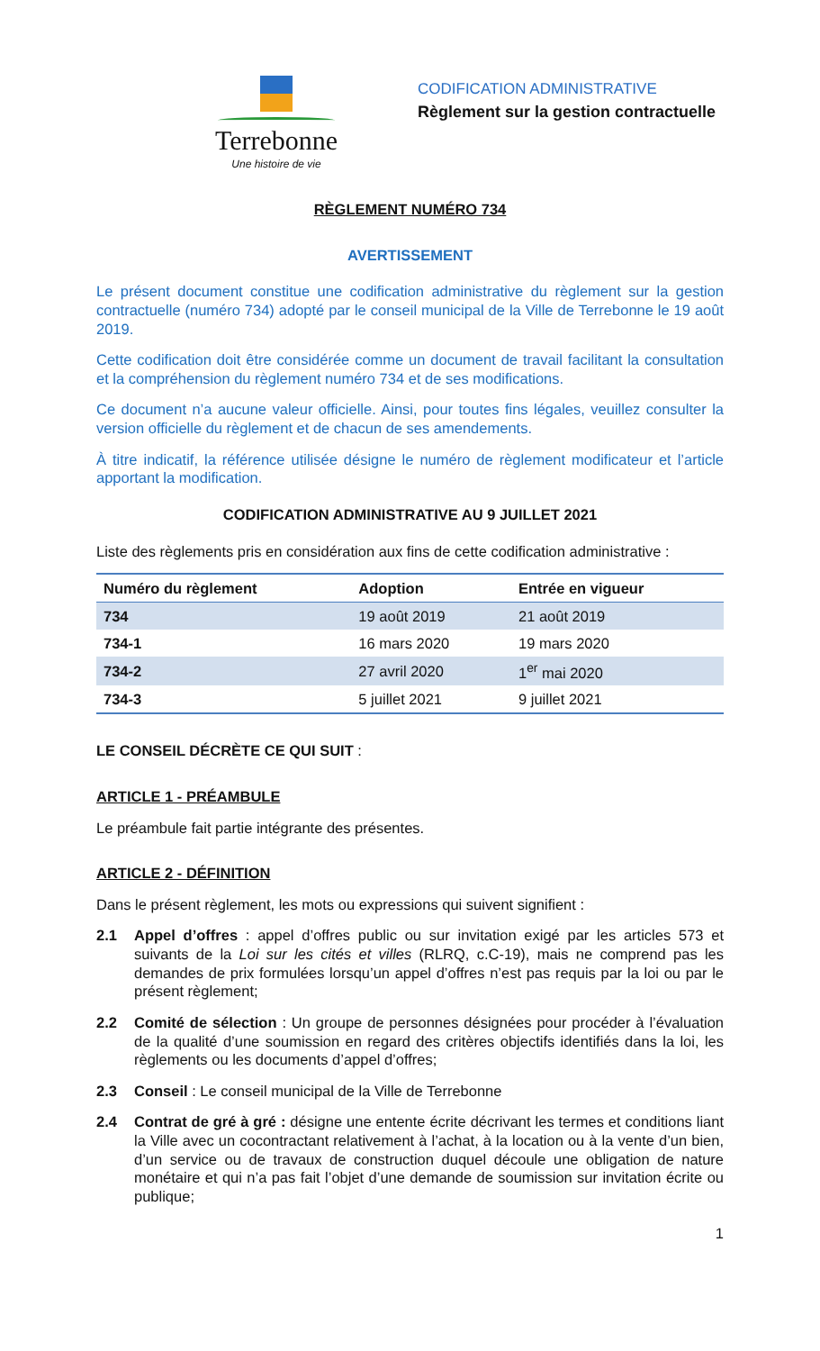Terrebonne
Une histoire de vie
CODIFICATION ADMINISTRATIVE
Règlement sur la gestion contractuelle
RÈGLEMENT NUMÉRO 734
AVERTISSEMENT
Le présent document constitue une codification administrative du règlement sur la gestion contractuelle (numéro 734) adopté par le conseil municipal de la Ville de Terrebonne le 19 août 2019.
Cette codification doit être considérée comme un document de travail facilitant la consultation et la compréhension du règlement numéro 734 et de ses modifications.
Ce document n’a aucune valeur officielle. Ainsi, pour toutes fins légales, veuillez consulter la version officielle du règlement et de chacun de ses amendements.
À titre indicatif, la référence utilisée désigne le numéro de règlement modificateur et l’article apportant la modification.
CODIFICATION ADMINISTRATIVE AU 9 JUILLET 2021
Liste des règlements pris en considération aux fins de cette codification administrative :
| Numéro du règlement | Adoption | Entrée en vigueur |
| --- | --- | --- |
| 734 | 19 août 2019 | 21 août 2019 |
| 734-1 | 16 mars 2020 | 19 mars 2020 |
| 734-2 | 27 avril 2020 | 1<sup>er</sup> mai 2020 |
| 734-3 | 5 juillet 2021 | 9 juillet 2021 |
LE CONSEIL DÉCRÈTE CE QUI SUIT :
ARTICLE 1 - PRÉAMBULE
Le préambule fait partie intégrante des présentes.
ARTICLE 2 - DÉFINITION
Dans le présent règlement, les mots ou expressions qui suivent signifient :
2.1 Appel d’offres : appel d’offres public ou sur invitation exigé par les articles 573 et suivants de la Loi sur les cités et villes (RLRQ, c.C-19), mais ne comprend pas les demandes de prix formulées lorsqu’un appel d’offres n’est pas requis par la loi ou par le présent règlement;
2.2 Comité de sélection : Un groupe de personnes désignées pour procéder à l’évaluation de la qualité d’une soumission en regard des critères objectifs identifiés dans la loi, les règlements ou les documents d’appel d’offres;
2.3 Conseil : Le conseil municipal de la Ville de Terrebonne
2.4 Contrat de gré à gré : désigne une entente écrite décrivant les termes et conditions liant la Ville avec un cocontractant relativement à l’achat, à la location ou à la vente d’un bien, d’un service ou de travaux de construction duquel découle une obligation de nature monétaire et qui n’a pas fait l’objet d’une demande de soumission sur invitation écrite ou publique;
1